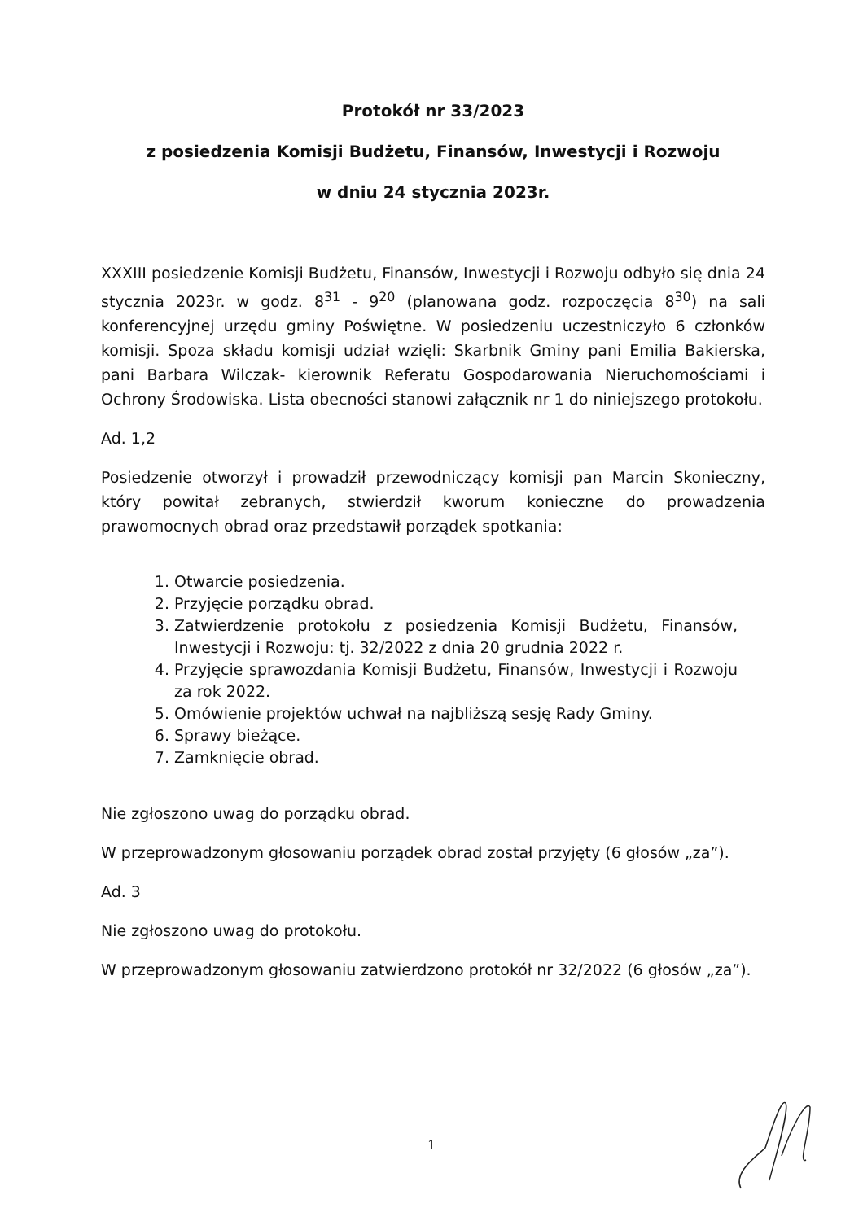Protokół nr 33/2023
z posiedzenia Komisji Budżetu, Finansów, Inwestycji i Rozwoju
w dniu 24 stycznia 2023r.
XXXIII posiedzenie Komisji Budżetu, Finansów, Inwestycji i Rozwoju odbyło się dnia 24 stycznia 2023r. w godz. 8<sup>31</sup> - 9<sup>20</sup> (planowana godz. rozpoczęcia 8<sup>30</sup>) na sali konferencyjnej urzędu gminy Poświętne. W posiedzeniu uczestniczyło 6 członków komisji. Spoza składu komisji udział wzięli: Skarbnik Gminy pani Emilia Bakierska, pani Barbara Wilczak- kierownik Referatu Gospodarowania Nieruchomościami i Ochrony Środowiska. Lista obecności stanowi załącznik nr 1 do niniejszego protokołu.
Ad. 1,2
Posiedzenie otworzył i prowadził przewodniczący komisji pan Marcin Skonieczny, który powitał zebranych, stwierdził kworum konieczne do prowadzenia prawomocnych obrad oraz przedstawił porządek spotkania:
1. Otwarcie posiedzenia.
2. Przyjęcie porządku obrad.
3. Zatwierdzenie protokołu z posiedzenia Komisji Budżetu, Finansów, Inwestycji i Rozwoju: tj. 32/2022 z dnia 20 grudnia 2022 r.
4. Przyjęcie sprawozdania Komisji Budżetu, Finansów, Inwestycji i Rozwoju za rok 2022.
5. Omówienie projektów uchwał na najbliższą sesję Rady Gminy.
6. Sprawy bieżące.
7. Zamknięcie obrad.
Nie zgłoszono uwag do porządku obrad.
W przeprowadzonym głosowaniu porządek obrad został przyjęty (6 głosów „za”).
Ad. 3
Nie zgłoszono uwag do protokołu.
W przeprowadzonym głosowaniu zatwierdzono protokół nr 32/2022 (6 głosów „za”).
1